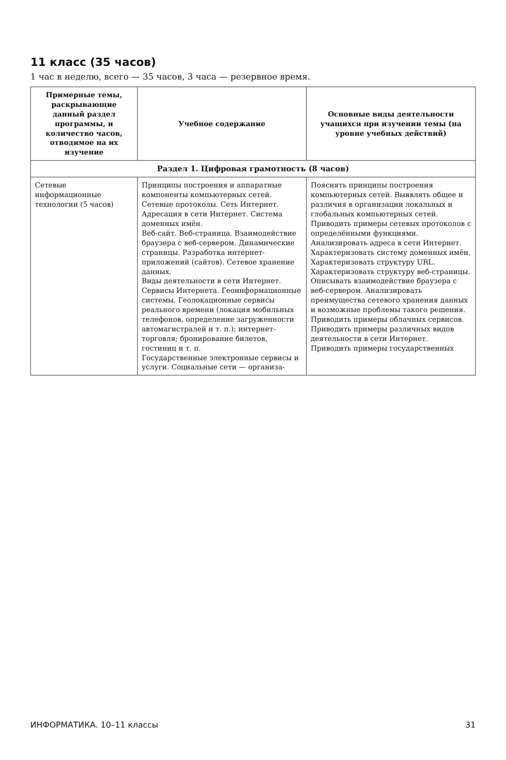11 класс (35 часов)
1 час в неделю, всего — 35 часов, 3 часа — резервное время.
| Примерные темы, раскрывающие данный раздел программы, и количество часов, отводимое на их изучение | Учебное содержание | Основные виды деятельности учащихся при изучении темы (на уровне учебных действий) |
| --- | --- | --- |
| Раздел 1. Цифровая грамотность (8 часов) | | |
| Сетевые информационные технологии (5 часов) | Принципы построения и аппаратные компоненты компьютерных сетей. Сетевые протоколы. Сеть Интернет. Адресация в сети Интернет. Система доменных имён. Веб-сайт. Веб-страница. Взаимодействие браузера с веб-сервером. Динамические страницы. Разработка интернет-приложений (сайтов). Сетевое хранение данных. Виды деятельности в сети Интернет. Сервисы Интернета. Геоинформационные системы. Геолокационные сервисы реального времени (локация мобильных телефонов, определение загруженности автомагистралей и т. п.); интернет-торговля; бронирование билетов, гостиниц и т. п. Государственные электронные сервисы и услуги. Социальные сети — организа- | Пояснять принципы построения компьютерных сетей. Выявлять общее и различия в организации локальных и глобальных компьютерных сетей. Приводить примеры сетевых протоколов с определёнными функциями. Анализировать адреса в сети Интернет. Характеризовать систему доменных имён. Характеризовать структуру URL. Характеризовать структуру веб-страницы. Описывать взаимодействие браузера с веб-сервером. Анализировать преимущества сетевого хранения данных и возможные проблемы такого решения. Приводить примеры облачных сервисов. Приводить примеры различных видов деятельности в сети Интернет. Приводить примеры государственных |
ИНФОРМАТИКА. 10–11 классы 31